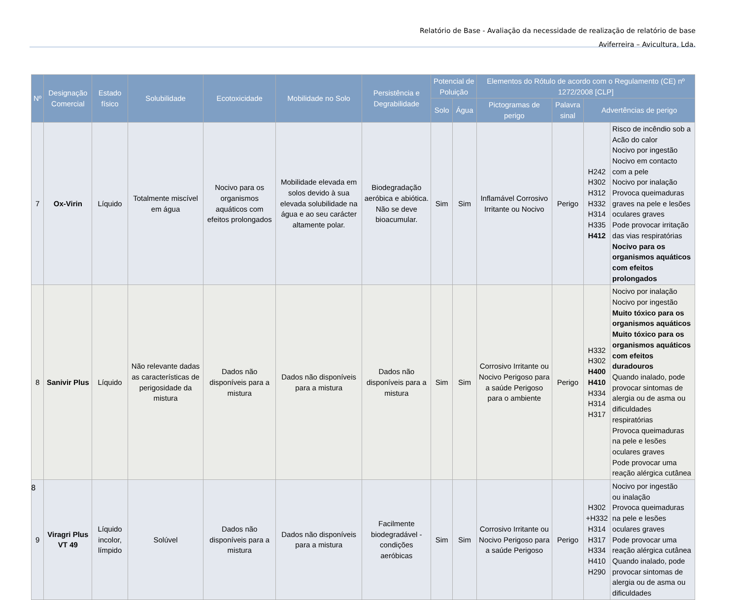Relatório de Base - Avaliação da necessidade de realização de relatório de base
Aviferreira – Avicultura, Lda.
| Nº | Designação Comercial | Estado físico | Solubilidade | Ecotoxicidade | Mobilidade no Solo | Persistência e Degrabilidade | Potencial de Poluição | | Elementos do Rótulo de acordo com o Regulamento (CE) nº 1272/2008 [CLP] | | | |
| --- | --- | --- | --- | --- | --- | --- | --- | --- | --- | --- | --- | --- |
| | | | | | | | Solo | Água | Pictogramas de perigo | Palavra sinal | Advertências de perigo | |
| 7 | Ox-Virin | Líquido | Totalmente miscível em água | Nocivo para os organismos aquáticos com efeitos prolongados | Mobilidade elevada em solos devido à sua elevada solubilidade na água e ao seu carácter altamente polar. | Biodegradação aeróbica e abiótica. Não se deve bioacumular. | Sim | Sim | Inflamável Corrosivo Irritante ou Nocivo | Perigo | H242 H302 H312 H332 H314 H335 H412 | Risco de incêndio sob a Acão do calor Nocivo por ingestão Nocivo em contacto com a pele Nocivo por inalação Provoca queimaduras graves na pele e lesões oculares graves Pode provocar irritação das vias respiratórias Nocivo para os organismos aquáticos com efeitos prolongados |
| 8 | Sanivir Plus | Líquido | Não relevante dadas as características de perigosidade da mistura | Dados não disponíveis para a mistura | Dados não disponíveis para a mistura | Dados não disponíveis para a mistura | Sim | Sim | Corrosivo Irritante ou Nocivo Perigoso para a saúde Perigoso para o ambiente | Perigo | H332 H302 H400 H410 H334 H314 H317 | Nocivo por inalação Nocivo por ingestão Muito tóxico para os organismos aquáticos Muito tóxico para os organismos aquáticos com efeitos duradouros Quando inalado, pode provocar sintomas de alergia ou de asma ou dificuldades respiratórias Provoca queimaduras na pele e lesões oculares graves Pode provocar uma reação alérgica cutânea |
| 9 | Viragri Plus VT 49 | Líquido incolor, límpido | Solúvel | Dados não disponíveis para a mistura | Dados não disponíveis para a mistura | Facilmente biodegradável - condições aeróbicas | Sim | Sim | Corrosivo Irritante ou Nocivo Perigoso para a saúde Perigoso | Perigo | H302 +H332 H314 H317 H334 H410 H290 | Nocivo por ingestão ou inalação Provoca queimaduras na pele e lesões oculares graves Pode provocar uma reação alérgica cutânea Quando inalado, pode provocar sintomas de alergia ou de asma ou dificuldades |
8